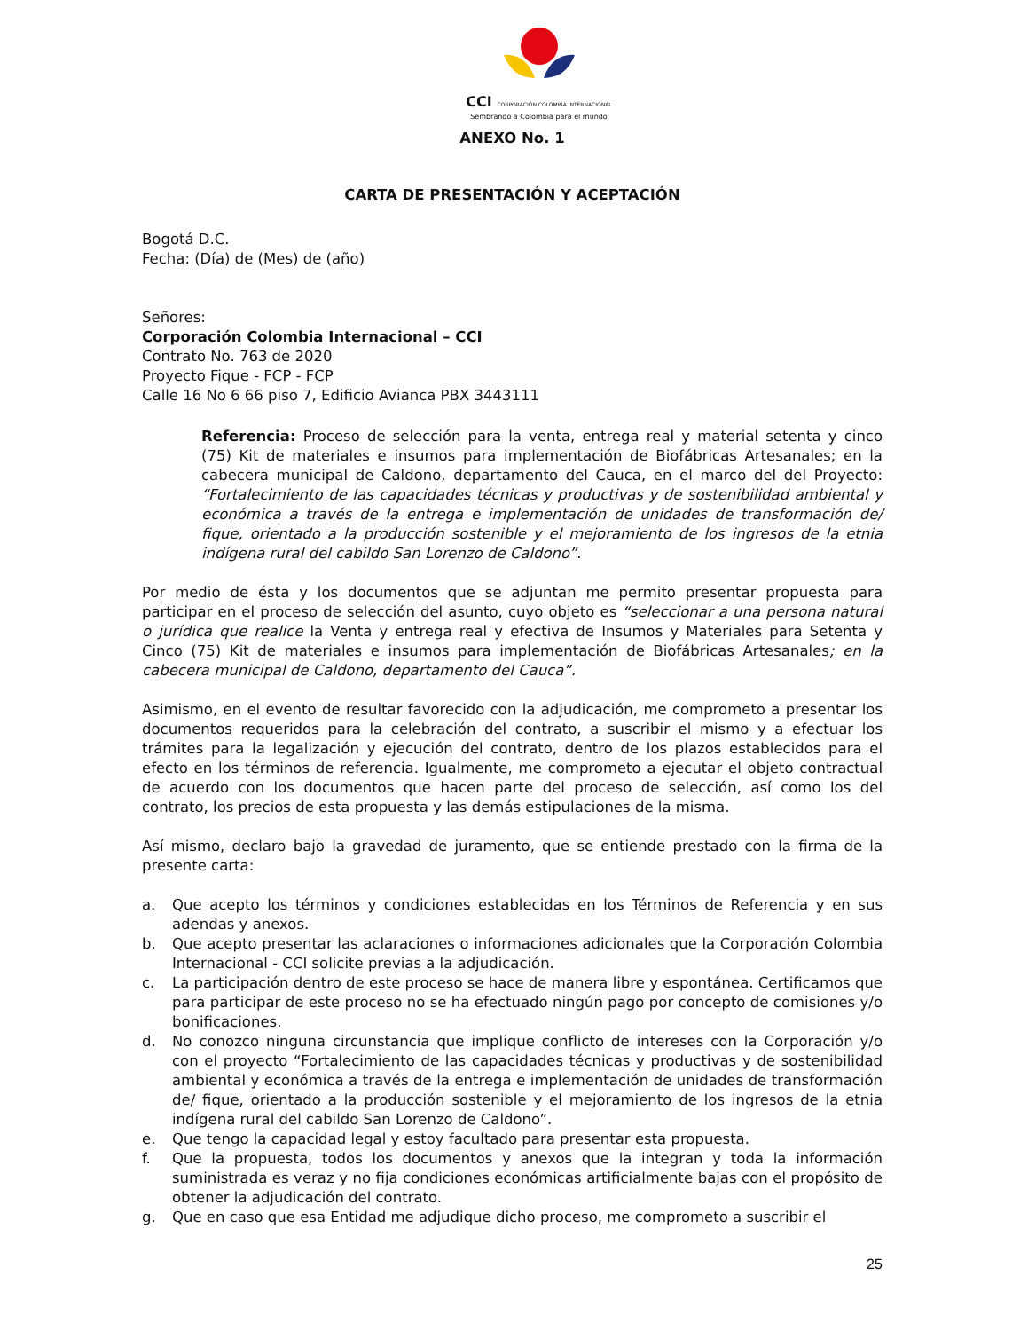CCI CORPORACIÓN COLOMBIA INTERNACIONAL
Sembrando a Colombia para el mundo
ANEXO No. 1
CARTA DE PRESENTACIÓN Y ACEPTACIÓN
Bogotá D.C.
Fecha: (Día) de (Mes) de (año)
Señores:
Corporación Colombia Internacional – CCI
Contrato No. 763 de 2020
Proyecto Fique - FCP - FCP
Calle 16 No 6 66 piso 7, Edificio Avianca PBX 3443111
Referencia: Proceso de selección para la venta, entrega real y material setenta y cinco (75) Kit de materiales e insumos para implementación de Biofábricas Artesanales; en la cabecera municipal de Caldono, departamento del Cauca, en el marco del del Proyecto: “Fortalecimiento de las capacidades técnicas y productivas y de sostenibilidad ambiental y económica a través de la entrega e implementación de unidades de transformación de/ fique, orientado a la producción sostenible y el mejoramiento de los ingresos de la etnia indígena rural del cabildo San Lorenzo de Caldono”.
Por medio de ésta y los documentos que se adjuntan me permito presentar propuesta para participar en el proceso de selección del asunto, cuyo objeto es “seleccionar a una persona natural o jurídica que realice la Venta y entrega real y efectiva de Insumos y Materiales para Setenta y Cinco (75) Kit de materiales e insumos para implementación de Biofábricas Artesanales; en la cabecera municipal de Caldono, departamento del Cauca”.
Asimismo, en el evento de resultar favorecido con la adjudicación, me comprometo a presentar los documentos requeridos para la celebración del contrato, a suscribir el mismo y a efectuar los trámites para la legalización y ejecución del contrato, dentro de los plazos establecidos para el efecto en los términos de referencia. Igualmente, me comprometo a ejecutar el objeto contractual de acuerdo con los documentos que hacen parte del proceso de selección, así como los del contrato, los precios de esta propuesta y las demás estipulaciones de la misma.
Así mismo, declaro bajo la gravedad de juramento, que se entiende prestado con la firma de la presente carta:
a. Que acepto los términos y condiciones establecidas en los Términos de Referencia y en sus adendas y anexos.
b. Que acepto presentar las aclaraciones o informaciones adicionales que la Corporación Colombia Internacional - CCI solicite previas a la adjudicación.
c. La participación dentro de este proceso se hace de manera libre y espontánea. Certificamos que para participar de este proceso no se ha efectuado ningún pago por concepto de comisiones y/o bonificaciones.
d. No conozco ninguna circunstancia que implique conflicto de intereses con la Corporación y/o con el proyecto “Fortalecimiento de las capacidades técnicas y productivas y de sostenibilidad ambiental y económica a través de la entrega e implementación de unidades de transformación de/ fique, orientado a la producción sostenible y el mejoramiento de los ingresos de la etnia indígena rural del cabildo San Lorenzo de Caldono”.
e. Que tengo la capacidad legal y estoy facultado para presentar esta propuesta.
f. Que la propuesta, todos los documentos y anexos que la integran y toda la información suministrada es veraz y no fija condiciones económicas artificialmente bajas con el propósito de obtener la adjudicación del contrato.
g. Que en caso que esa Entidad me adjudique dicho proceso, me comprometo a suscribir el
25